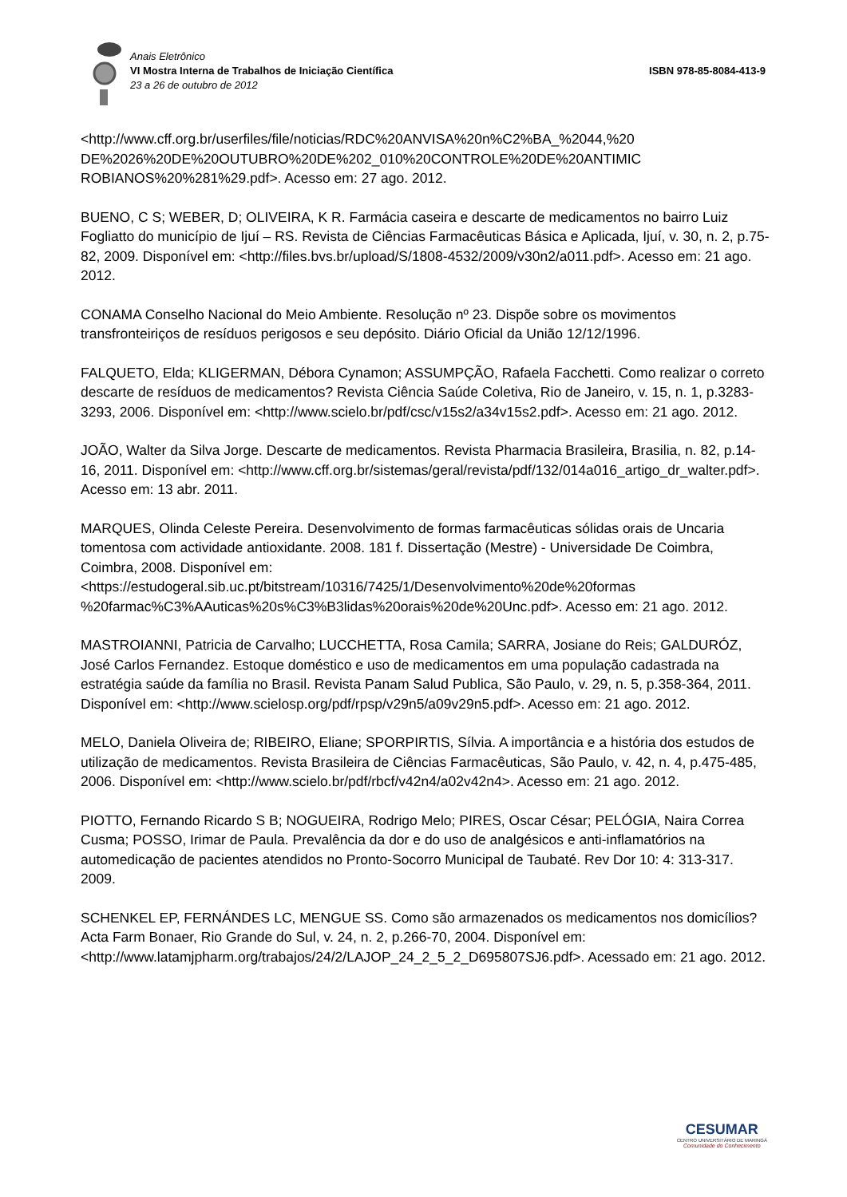Anais Eletrônico
VI Mostra Interna de Trabalhos de Iniciação Científica
23 a 26 de outubro de 2012
ISBN 978-85-8084-413-9
<http://www.cff.org.br/userfiles/file/noticias/RDC%20ANVISA%20n%C2%BA_%2044,%20 DE%2026%20DE%20OUTUBRO%20DE%202_010%20CONTROLE%20DE%20ANTIMIC ROBIANOS%20%281%29.pdf>. Acesso em: 27 ago. 2012.
BUENO, C S; WEBER, D; OLIVEIRA, K R. Farmácia caseira e descarte de medicamentos no bairro Luiz Fogliatto do município de Ijuí – RS. Revista de Ciências Farmacêuticas Básica e Aplicada, Ijuí, v. 30, n. 2, p.75-82, 2009. Disponível em: <http://files.bvs.br/upload/S/1808-4532/2009/v30n2/a011.pdf>. Acesso em: 21 ago. 2012.
CONAMA Conselho Nacional do Meio Ambiente. Resolução nº 23. Dispõe sobre os movimentos transfronteiriços de resíduos perigosos e seu depósito. Diário Oficial da União 12/12/1996.
FALQUETO, Elda; KLIGERMAN, Débora Cynamon; ASSUMPÇÃO, Rafaela Facchetti. Como realizar o correto descarte de resíduos de medicamentos? Revista Ciência Saúde Coletiva, Rio de Janeiro, v. 15, n. 1, p.3283-3293, 2006. Disponível em: <http://www.scielo.br/pdf/csc/v15s2/a34v15s2.pdf>. Acesso em: 21 ago. 2012.
JOÃO, Walter da Silva Jorge. Descarte de medicamentos. Revista Pharmacia Brasileira, Brasilia, n. 82, p.14-16, 2011. Disponível em: <http://www.cff.org.br/sistemas/geral/revista/pdf/132/014a016_artigo_dr_walter.pdf>. Acesso em: 13 abr. 2011.
MARQUES, Olinda Celeste Pereira. Desenvolvimento de formas farmacêuticas sólidas orais de Uncaria tomentosa com actividade antioxidante. 2008. 181 f. Dissertação (Mestre) - Universidade De Coimbra, Coimbra, 2008. Disponível em: <https://estudogeral.sib.uc.pt/bitstream/10316/7425/1/Desenvolvimento%20de%20formas %20farmac%C3%AAuticas%20s%C3%B3lidas%20orais%20de%20Unc.pdf>. Acesso em: 21 ago. 2012.
MASTROIANNI, Patricia de Carvalho; LUCCHETTA, Rosa Camila; SARRA, Josiane do Reis; GALDURÓZ, José Carlos Fernandez. Estoque doméstico e uso de medicamentos em uma população cadastrada na estratégia saúde da família no Brasil. Revista Panam Salud Publica, São Paulo, v. 29, n. 5, p.358-364, 2011. Disponível em: <http://www.scielosp.org/pdf/rpsp/v29n5/a09v29n5.pdf>. Acesso em: 21 ago. 2012.
MELO, Daniela Oliveira de; RIBEIRO, Eliane; SPORPIRTIS, Sílvia. A importância e a história dos estudos de utilização de medicamentos. Revista Brasileira de Ciências Farmacêuticas, São Paulo, v. 42, n. 4, p.475-485, 2006. Disponível em: <http://www.scielo.br/pdf/rbcf/v42n4/a02v42n4>. Acesso em: 21 ago. 2012.
PIOTTO, Fernando Ricardo S B; NOGUEIRA, Rodrigo Melo; PIRES, Oscar César; PELÓGIA, Naira Correa Cusma; POSSO, Irimar de Paula. Prevalência da dor e do uso de analgésicos e anti-inflamatórios na automedicação de pacientes atendidos no Pronto-Socorro Municipal de Taubaté. Rev Dor 10: 4: 313-317. 2009.
SCHENKEL EP, FERNÁNDES LC, MENGUE SS. Como são armazenados os medicamentos nos domicílios? Acta Farm Bonaer, Rio Grande do Sul, v. 24, n. 2, p.266-70, 2004. Disponível em: <http://www.latamjpharm.org/trabajos/24/2/LAJOP_24_2_5_2_D695807SJ6.pdf>. Acessado em: 21 ago. 2012.
CESUMAR
CENTRO UNIVERSITÁRIO DE MARINGÁ
Comunidade do Conhecimento